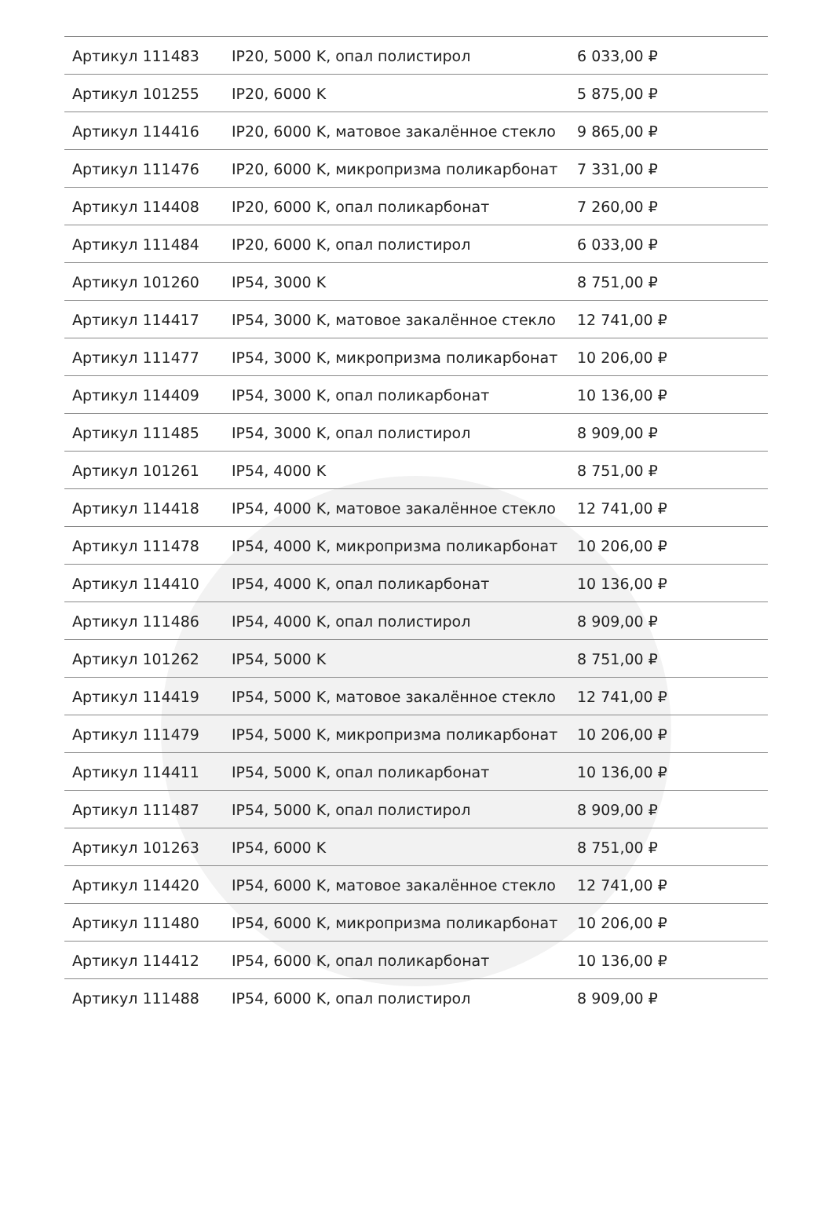| Артикул 111483 | IP20, 5000 K, опал полистирол | 6 033,00 ₽ |
| Артикул 101255 | IP20, 6000 K | 5 875,00 ₽ |
| Артикул 114416 | IP20, 6000 K, матовое закалённое стекло | 9 865,00 ₽ |
| Артикул 111476 | IP20, 6000 K, микропризма поликарбонат | 7 331,00 ₽ |
| Артикул 114408 | IP20, 6000 K, опал поликарбонат | 7 260,00 ₽ |
| Артикул 111484 | IP20, 6000 K, опал полистирол | 6 033,00 ₽ |
| Артикул 101260 | IP54, 3000 K | 8 751,00 ₽ |
| Артикул 114417 | IP54, 3000 K, матовое закалённое стекло | 12 741,00 ₽ |
| Артикул 111477 | IP54, 3000 K, микропризма поликарбонат | 10 206,00 ₽ |
| Артикул 114409 | IP54, 3000 K, опал поликарбонат | 10 136,00 ₽ |
| Артикул 111485 | IP54, 3000 K, опал полистирол | 8 909,00 ₽ |
| Артикул 101261 | IP54, 4000 K | 8 751,00 ₽ |
| Артикул 114418 | IP54, 4000 K, матовое закалённое стекло | 12 741,00 ₽ |
| Артикул 111478 | IP54, 4000 K, микропризма поликарбонат | 10 206,00 ₽ |
| Артикул 114410 | IP54, 4000 K, опал поликарбонат | 10 136,00 ₽ |
| Артикул 111486 | IP54, 4000 K, опал полистирол | 8 909,00 ₽ |
| Артикул 101262 | IP54, 5000 K | 8 751,00 ₽ |
| Артикул 114419 | IP54, 5000 K, матовое закалённое стекло | 12 741,00 ₽ |
| Артикул 111479 | IP54, 5000 K, микропризма поликарбонат | 10 206,00 ₽ |
| Артикул 114411 | IP54, 5000 K, опал поликарбонат | 10 136,00 ₽ |
| Артикул 111487 | IP54, 5000 K, опал полистирол | 8 909,00 ₽ |
| Артикул 101263 | IP54, 6000 K | 8 751,00 ₽ |
| Артикул 114420 | IP54, 6000 K, матовое закалённое стекло | 12 741,00 ₽ |
| Артикул 111480 | IP54, 6000 K, микропризма поликарбонат | 10 206,00 ₽ |
| Артикул 114412 | IP54, 6000 K, опал поликарбонат | 10 136,00 ₽ |
| Артикул 111488 | IP54, 6000 K, опал полистирол | 8 909,00 ₽ |